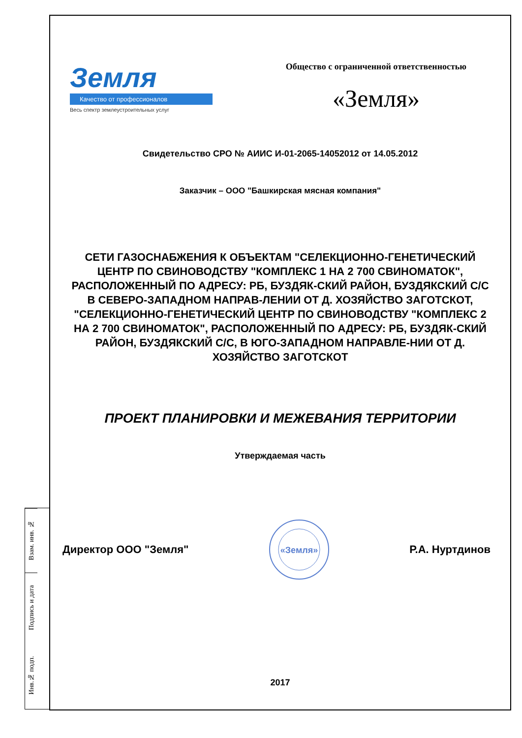Взам. инв. №
Подпись и дата
Инв.№ подп.
Земля
Качество от профессионалов
Весь спектр землеустроительных услуг
Общество с ограниченной ответственностью
«Земля»
Свидетельство СРО № АИИС И-01-2065-14052012 от 14.05.2012
Заказчик – ООО "Башкирская мясная компания"
СЕТИ ГАЗОСНАБЖЕНИЯ К ОБЪЕКТАМ "СЕЛЕКЦИОННО-ГЕНЕТИЧЕСКИЙ ЦЕНТР ПО СВИНОВОДСТВУ "КОМПЛЕКС 1 НА 2 700 СВИНОМАТОК", РАСПОЛОЖЕННЫЙ ПО АДРЕСУ: РБ, БУЗДЯК-СКИЙ РАЙОН, БУЗДЯКСКИЙ С/С В СЕВЕРО-ЗАПАДНОМ НАПРАВ-ЛЕНИИ ОТ Д. ХОЗЯЙСТВО ЗАГОТСКОТ, "СЕЛЕКЦИОННО-ГЕНЕТИЧЕСКИЙ ЦЕНТР ПО СВИНОВОДСТВУ "КОМПЛЕКС 2 НА 2 700 СВИНОМАТОК", РАСПОЛОЖЕННЫЙ ПО АДРЕСУ: РБ, БУЗДЯК-СКИЙ РАЙОН, БУЗДЯКСКИЙ С/С, В ЮГО-ЗАПАДНОМ НАПРАВЛЕ-НИИ ОТ Д. ХОЗЯЙСТВО ЗАГОТСКОТ
ПРОЕКТ ПЛАНИРОВКИ И МЕЖЕВАНИЯ ТЕРРИТОРИИ
Утверждаемая часть
Директор ООО "Земля"
«Земля»
Р.А. Нуртдинов
2017